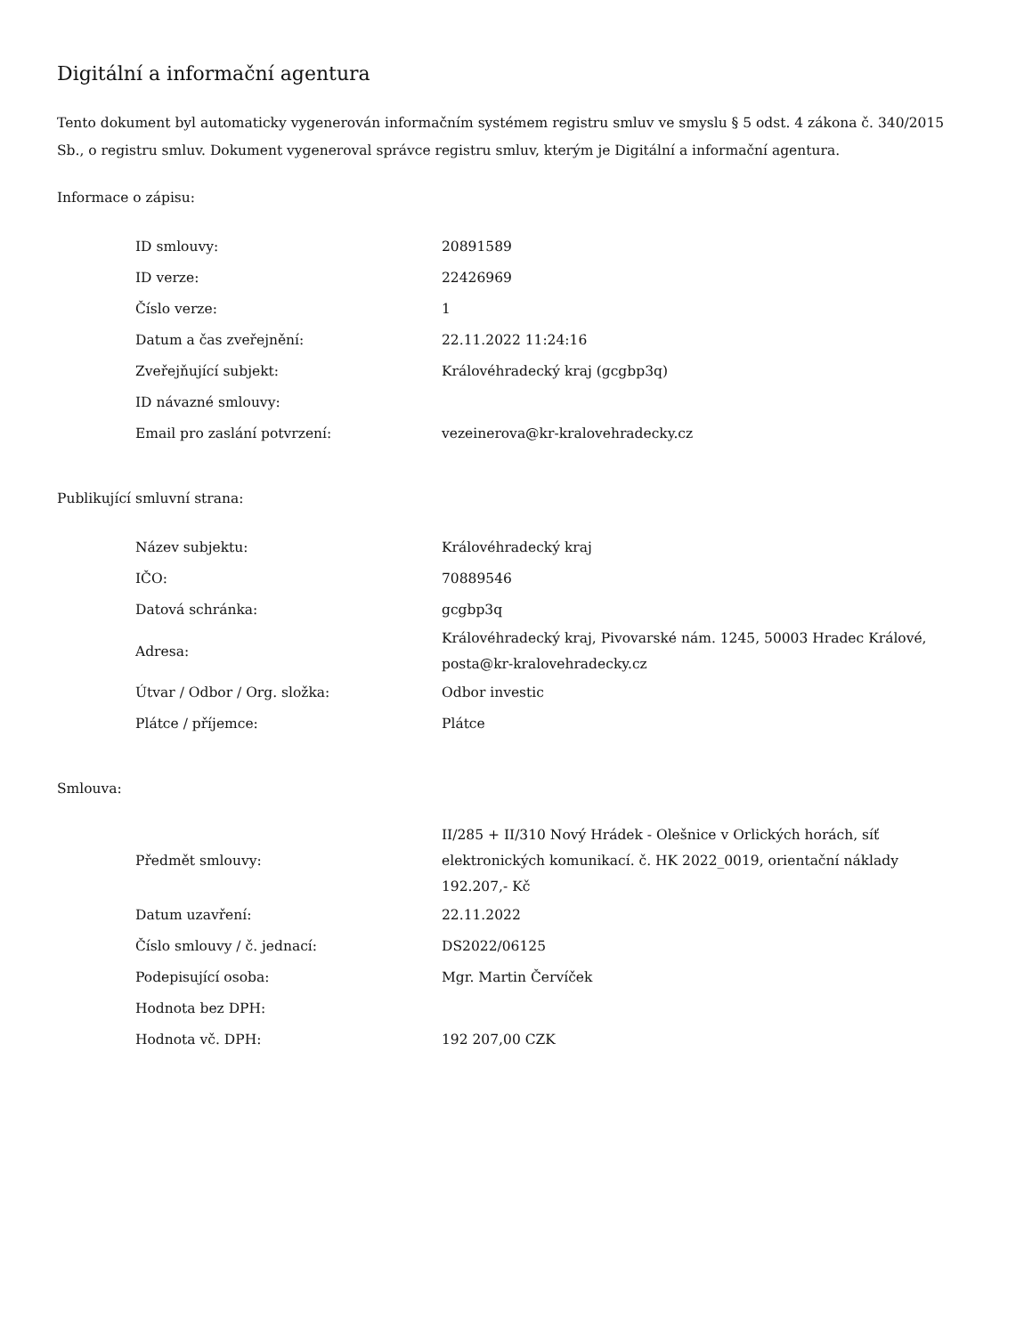Digitální a informační agentura
Tento dokument byl automaticky vygenerován informačním systémem registru smluv ve smyslu § 5 odst. 4 zákona č. 340/2015 Sb., o registru smluv. Dokument vygeneroval správce registru smluv, kterým je Digitální a informační agentura.
Informace o zápisu:
| ID smlouvy: | 20891589 |
| ID verze: | 22426969 |
| Číslo verze: | 1 |
| Datum a čas zveřejnění: | 22.11.2022 11:24:16 |
| Zveřejňující subjekt: | Královéhradecký kraj (gcgbp3q) |
| ID návazné smlouvy: | |
| Email pro zaslání potvrzení: | vezeinerova@kr-kralovehradecky.cz |
Publikující smluvní strana:
| Název subjektu: | Královéhradecký kraj |
| IČO: | 70889546 |
| Datová schránka: | gcgbp3q |
| Adresa: | Královéhradecký kraj, Pivovarské nám. 1245, 50003 Hradec Králové, posta@kr-kralovehradecky.cz |
| Útvar / Odbor / Org. složka: | Odbor investic |
| Plátce / příjemce: | Plátce |
Smlouva:
| Předmět smlouvy: | II/285 + II/310 Nový Hrádek - Olešnice v Orlických horách, síť elektronických komunikací. č. HK 2022_0019, orientační náklady 192.207,- Kč |
| Datum uzavření: | 22.11.2022 |
| Číslo smlouvy / č. jednací: | DS2022/06125 |
| Podepisující osoba: | Mgr. Martin Červíček |
| Hodnota bez DPH: | |
| Hodnota vč. DPH: | 192 207,00 CZK |